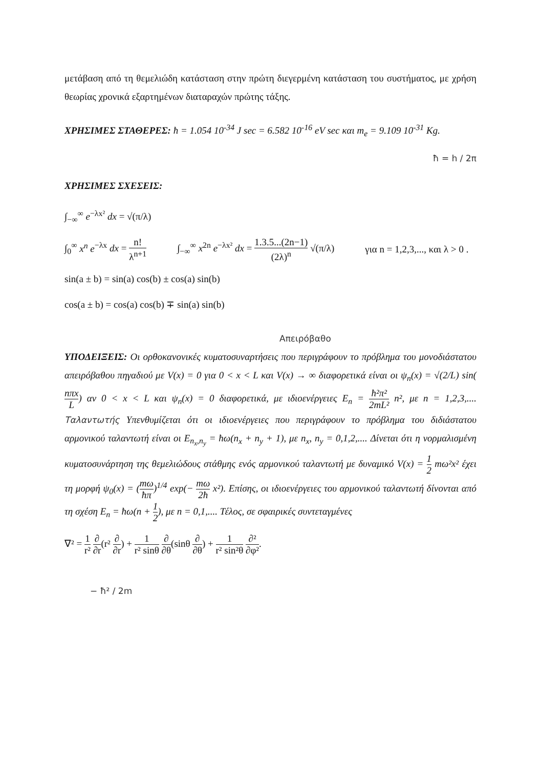μετάβαση από τη θεμελιώδη κατάσταση στην πρώτη διεγερμένη κατάσταση του συστήματος, με χρήση θεωρίας χρονικά εξαρτημένων διαταραχών πρώτης τάξης.
ΧΡΗΣΙΜΕΣ ΣΤΑΘΕΡΕΣ: ħ = 1.054 10<sup>-34</sup> J sec = 6.582 10<sup>-16</sup> eV sec και m<sub>e</sub> = 9.109 10<sup>-31</sup> Kg.
ħ = h / 2π
ΧΡΗΣΙΜΕΣ ΣΧΕΣΕΙΣ:
∫<sub>−∞</sub><sup>∞</sup> e<sup>−λx²</sup> dx = √(π/λ)
∫<sub>0</sub><sup>∞</sup> x<sup>n</sup> e<sup>−λx</sup> dx = n! λ<sup>n+1</sup> ∫<sub>−∞</sub><sup>∞</sup> x<sup>2n</sup> e<sup>−λx²</sup> dx = 1.3.5...(2n−1) (2λ)<sup>n</sup> √(π/λ) για n = 1,2,3,..., και λ > 0 .
sin(a ± b) = sin(a) cos(b) ± cos(a) sin(b)
cos(a ± b) = cos(a) cos(b) ∓ sin(a) sin(b)
Απειρόβαθο
ΥΠΟΔΕΙΞΕΙΣ: Οι ορθοκανονικές κυματοσυναρτήσεις που περιγράφουν το πρόβλημα του μονοδιάστατου απειρόβαθου πηγαδιού με V(x) = 0 για 0 < x < L και V(x) → ∞ διαφορετικά είναι οι ψ<sub>n</sub>(x) = √(2/L) sin(nπx L) αν 0 < x < L και ψ<sub>n</sub>(x) = 0 διαφορετικά, με ιδιοενέργειες E<sub>n</sub> = ħ²π² 2mL² n², με n = 1,2,3,.... Ταλαντωτής Υπενθυμίζεται ότι οι ιδιοενέργειες που περιγράφουν το πρόβλημα του διδιάστατου αρμονικού ταλαντωτή είναι οι E<sub>n<sub>x</sub>,n<sub>y</sub></sub> = ħω(n<sub>x</sub> + n<sub>y</sub> + 1), με n<sub>x</sub>, n<sub>y</sub> = 0,1,2,.... Δίνεται ότι η νορμαλισμένη κυματοσυνάρτηση της θεμελιώδους στάθμης ενός αρμονικού ταλαντωτή με δυναμικό V(x) = 1 2 mω²x² έχει τη μορφή ψ<sub>0</sub>(x) = (mω ħπ)<sup>1/4</sup> exp(− mω 2ħ x²). Επίσης, οι ιδιοενέργειες του αρμονικού ταλαντωτή δίνονται από τη σχέση E<sub>n</sub> = ħω(n + 1 2), με n = 0,1,.... Τέλος, σε σφαιρικές συντεταγμένες
∇² = 1 r² ∂ ∂r(r² ∂ ∂r) + 1 r² sinθ ∂ ∂θ(sinθ ∂ ∂θ) + 1 r² sin²θ ∂² ∂φ².
− ħ² / 2m